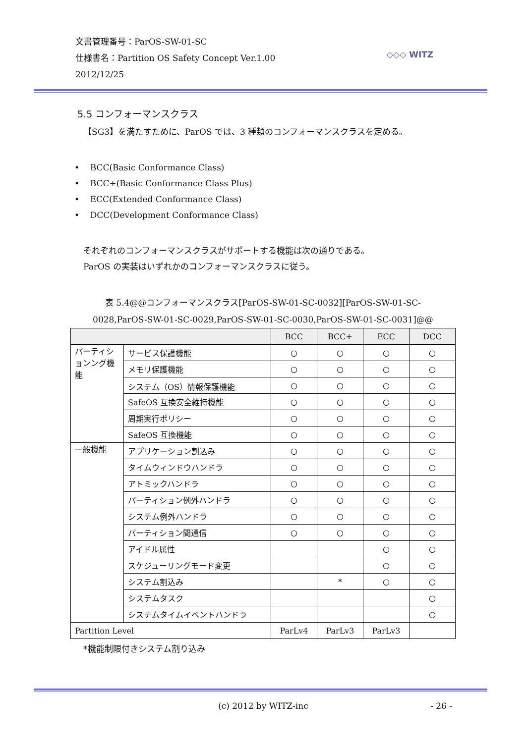文書管理番号：ParOS-SW-01-SC
仕様書名：Partition OS Safety Concept Ver.1.00
2012/12/25
◇◇◇ WITZ
5.5 コンフォーマンスクラス
【SG3】を満たすために、ParOS では、3 種類のコンフォーマンスクラスを定める。
• BCC(Basic Conformance Class)
• BCC+(Basic Conformance Class Plus)
• ECC(Extended Conformance Class)
• DCC(Development Conformance Class)
それぞれのコンフォーマンスクラスがサポートする機能は次の通りである。
ParOS の実装はいずれかのコンフォーマンスクラスに従う。
表 5.4@@コンフォーマンスクラス[ParOS-SW-01-SC-0032][ParOS-SW-01-SC-
0028,ParOS-SW-01-SC-0029,ParOS-SW-01-SC-0030,ParOS-SW-01-SC-0031]@@
| | | BCC | BCC+ | ECC | DCC |
| --- | --- | --- | --- | --- | --- |
| パーティションング機能 | サービス保護機能 | ○ | ○ | ○ | ○ |
| | メモリ保護機能 | ○ | ○ | ○ | ○ |
| | システム（OS）情報保護機能 | ○ | ○ | ○ | ○ |
| | SafeOS 互換安全維持機能 | ○ | ○ | ○ | ○ |
| | 周期実行ポリシー | ○ | ○ | ○ | ○ |
| | SafeOS 互換機能 | ○ | ○ | ○ | ○ |
| 一般機能 | アプリケーション割込み | ○ | ○ | ○ | ○ |
| | タイムウィンドウハンドラ | ○ | ○ | ○ | ○ |
| | アトミックハンドラ | ○ | ○ | ○ | ○ |
| | パーティション例外ハンドラ | ○ | ○ | ○ | ○ |
| | システム例外ハンドラ | ○ | ○ | ○ | ○ |
| | パーティション間通信 | ○ | ○ | ○ | ○ |
| | アイドル属性 | | | ○ | ○ |
| | スケジューリングモード変更 | | | ○ | ○ |
| | システム割込み | | * | ○ | ○ |
| | システムタスク | | | | ○ |
| | システムタイムイベントハンドラ | | | | ○ |
| Partition Level | | ParLv4 | ParLv3 | ParLv3 | |
*機能制限付きシステム割り込み
(c) 2012 by WITZ-inc - 26 -